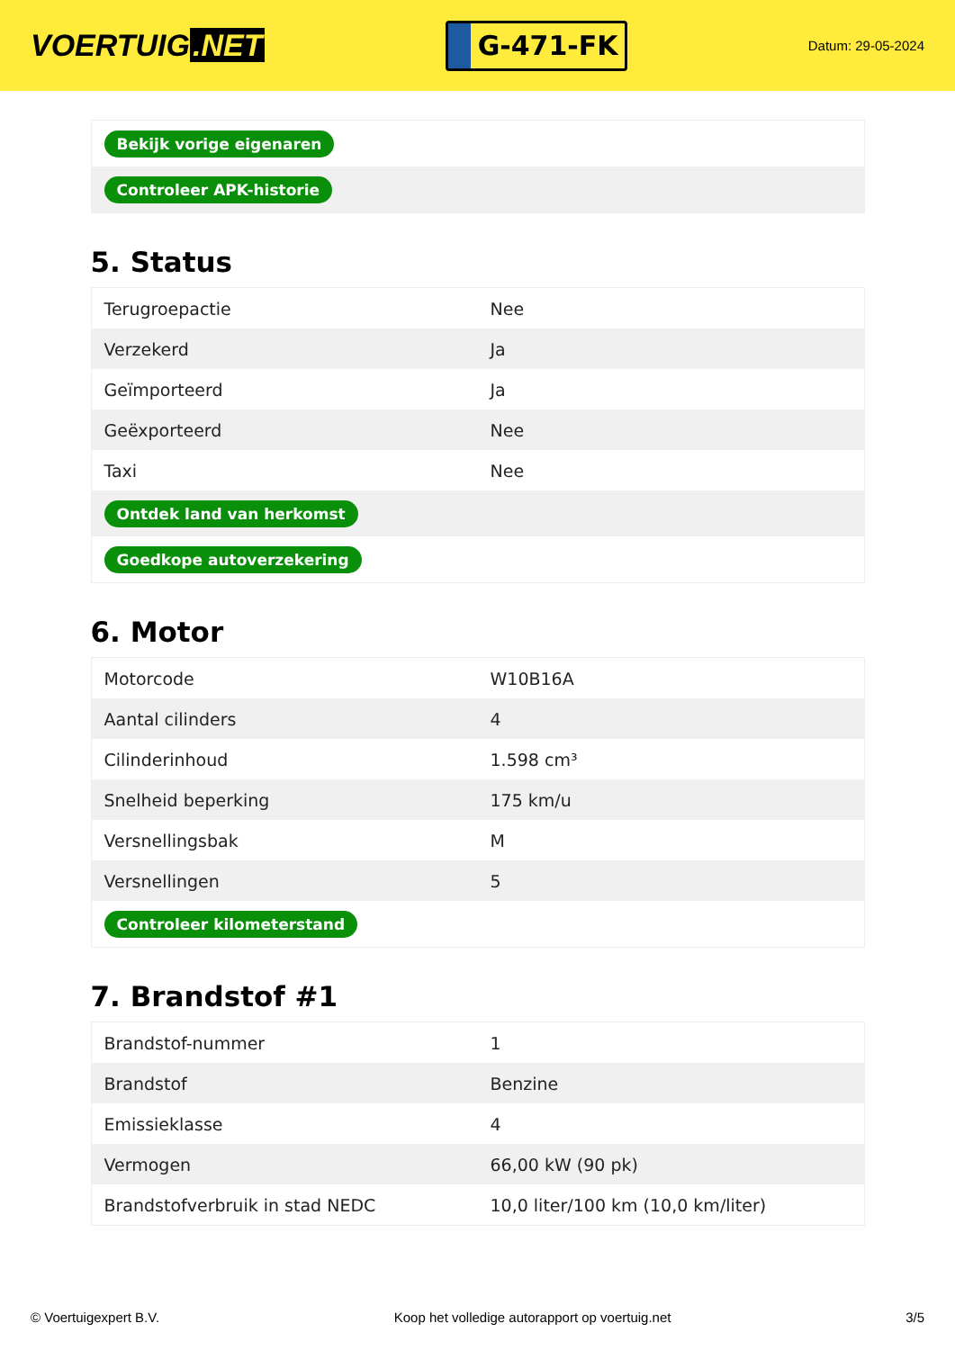VOERTUIG.NET
G-471-FK
Datum: 29-05-2024
| Bekijk vorige eigenaren |
| Controleer APK-historie |
5. Status
| Terugroepactie | Nee |
| Verzekerd | Ja |
| Geïmporteerd | Ja |
| Geëxporteerd | Nee |
| Taxi | Nee |
| Ontdek land van herkomst | |
| Goedkope autoverzekering | |
6. Motor
| Motorcode | W10B16A |
| Aantal cilinders | 4 |
| Cilinderinhoud | 1.598 cm³ |
| Snelheid beperking | 175 km/u |
| Versnellingsbak | M |
| Versnellingen | 5 |
| Controleer kilometerstand | |
7. Brandstof #1
| Brandstof-nummer | 1 |
| Brandstof | Benzine |
| Emissieklasse | 4 |
| Vermogen | 66,00 kW (90 pk) |
| Brandstofverbruik in stad NEDC | 10,0 liter/100 km (10,0 km/liter) |
© Voertuigexpert B.V. Koop het volledige autorapport op voertuig.net 3/5